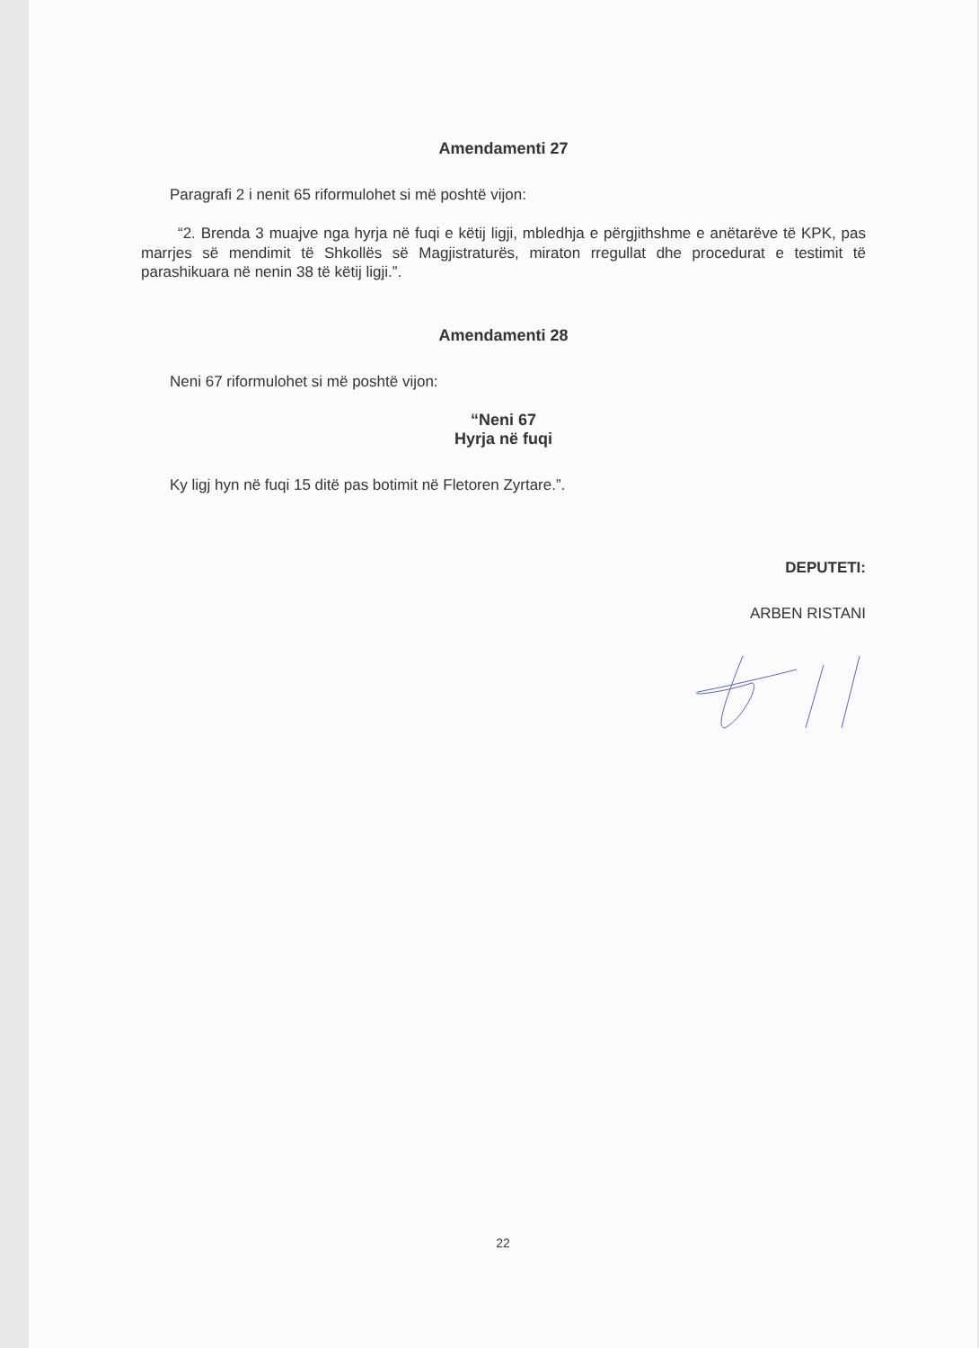Amendamenti 27
Paragrafi 2 i nenit 65 riformulohet si më poshtë vijon:
“2. Brenda 3 muajve nga hyrja në fuqi e këtij ligji, mbledhja e përgjithshme e anëtarëve të KPK, pas marrjes së mendimit të Shkollës së Magjistraturës, miraton rregullat dhe procedurat e testimit të parashikuara në nenin 38 të këtij ligji.”.
Amendamenti 28
Neni 67 riformulohet si më poshtë vijon:
“Neni 67
Hyrja në fuqi
Ky ligj hyn në fuqi 15 ditë pas botimit në Fletoren Zyrtare.”.
DEPUTETI:
ARBEN RISTANI
22